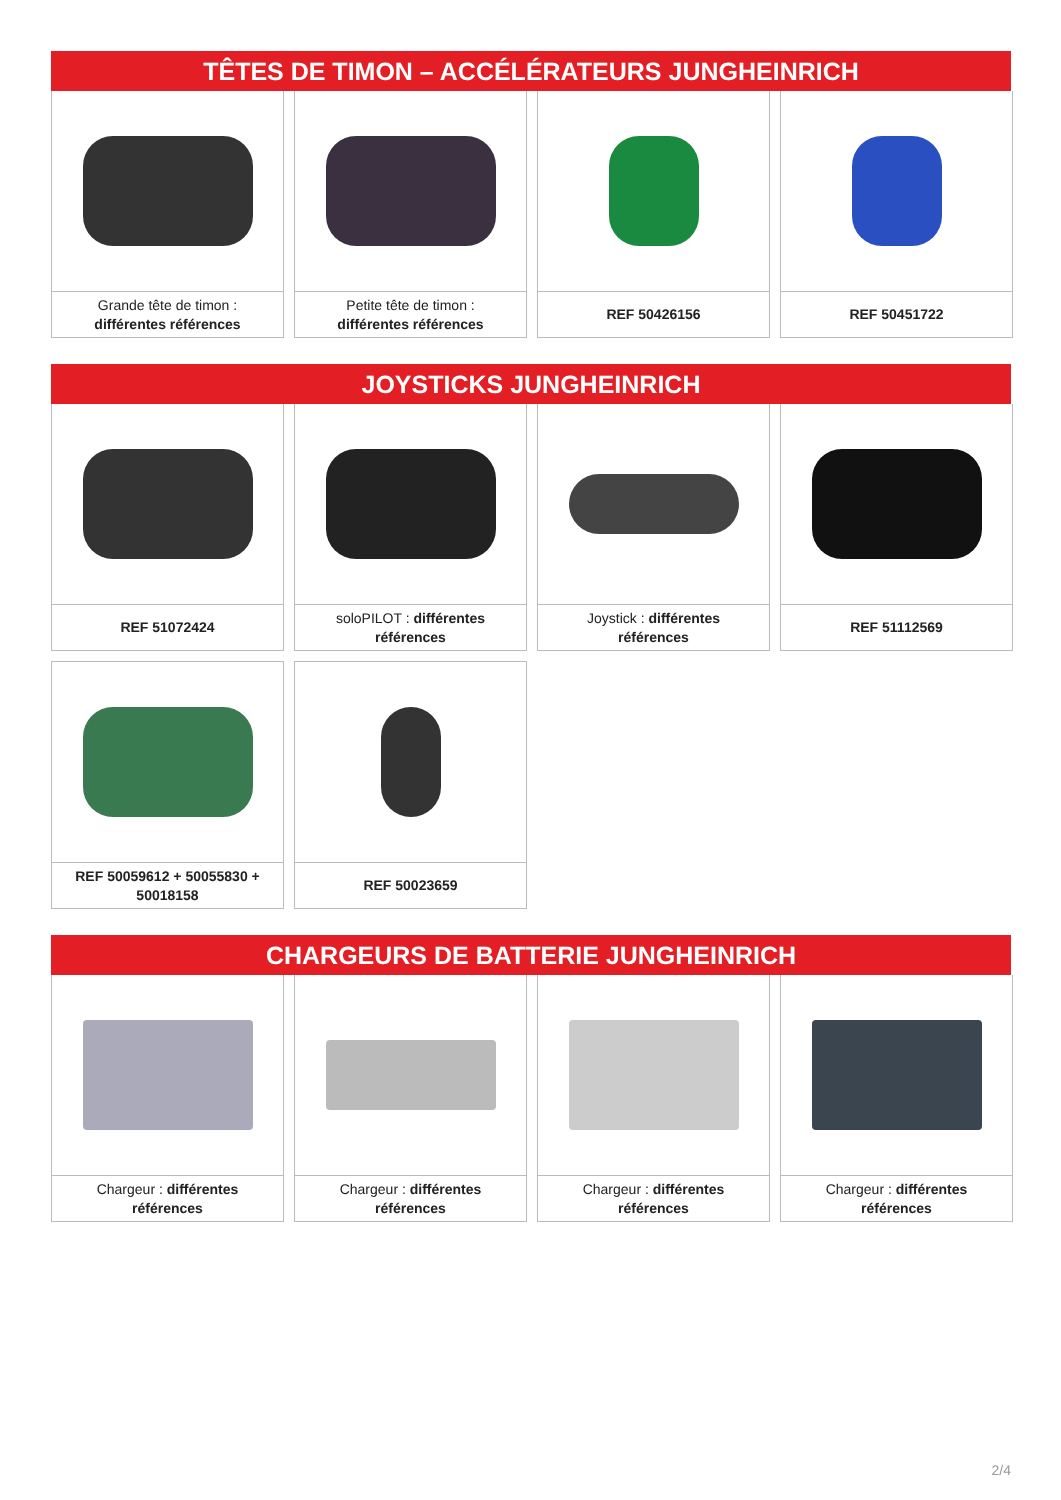TÊTES DE TIMON – ACCÉLÉRATEURS JUNGHEINRICH
Grande tête de timon : différentes références
Petite tête de timon : différentes références
REF 50426156
REF 50451722
JOYSTICKS JUNGHEINRICH
REF 51072424
soloPILOT : différentes références
Joystick : différentes références
REF 51112569
REF 50059612 + 50055830 + 50018158
REF 50023659
CHARGEURS DE BATTERIE JUNGHEINRICH
Chargeur : différentes références
Chargeur : différentes références
Chargeur : différentes références
Chargeur : différentes références
2/4